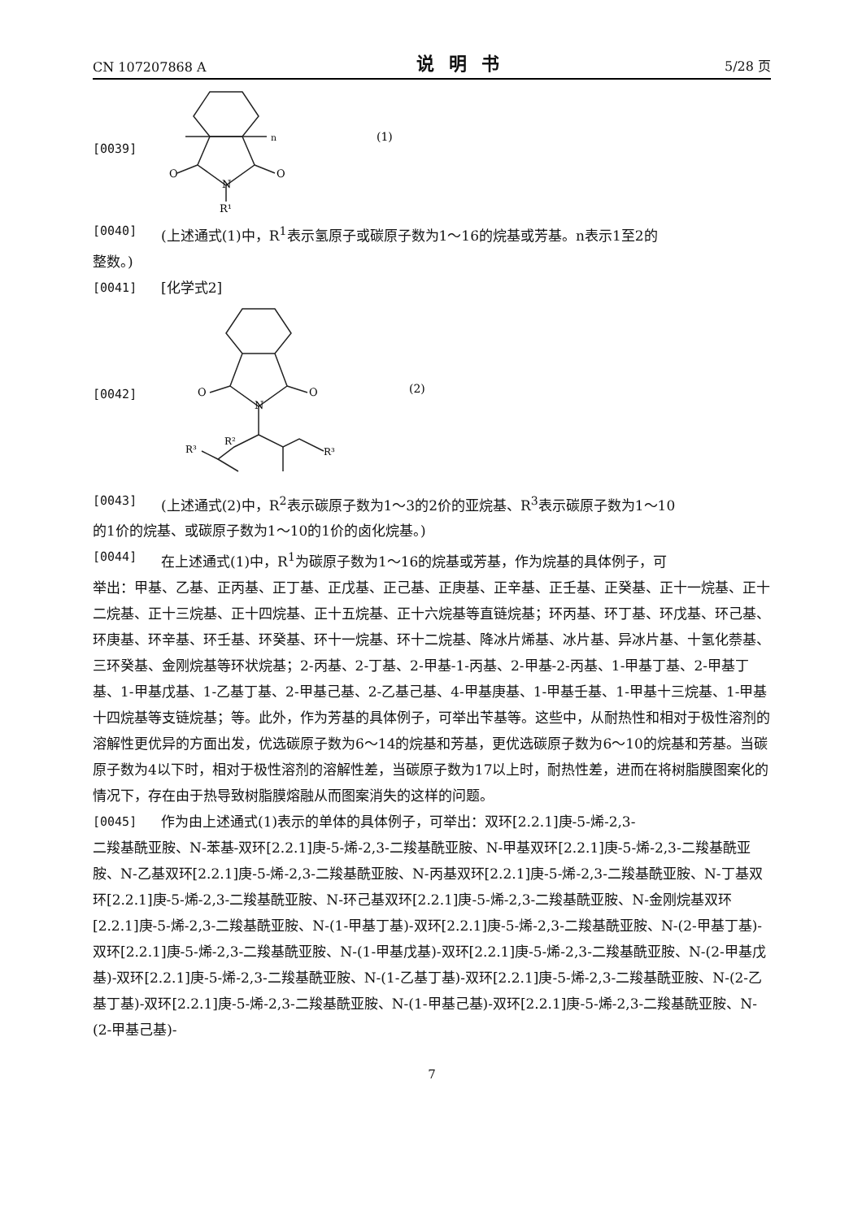CN 107207868 A 说明书 5/28 页
[0039]
O
O
N
R¹
n
(1)
[0040] (上述通式(1)中，R<sup>1</sup>表示氢原子或碳原子数为1～16的烷基或芳基。n表示1至2的
整数。)
[0041] [化学式2]
[0042]
O
O
N
R²
R³
R³
(2)
[0043] (上述通式(2)中，R<sup>2</sup>表示碳原子数为1～3的2价的亚烷基、R<sup>3</sup>表示碳原子数为1～10
的1价的烷基、或碳原子数为1～10的1价的卤化烷基。)
[0044] 在上述通式(1)中，R<sup>1</sup>为碳原子数为1～16的烷基或芳基，作为烷基的具体例子，可
举出：甲基、乙基、正丙基、正丁基、正戊基、正己基、正庚基、正辛基、正壬基、正癸基、正十一烷基、正十二烷基、正十三烷基、正十四烷基、正十五烷基、正十六烷基等直链烷基；环丙基、环丁基、环戊基、环己基、环庚基、环辛基、环壬基、环癸基、环十一烷基、环十二烷基、降冰片烯基、冰片基、异冰片基、十氢化萘基、三环癸基、金刚烷基等环状烷基；2-丙基、2-丁基、2-甲基-1-丙基、2-甲基-2-丙基、1-甲基丁基、2-甲基丁基、1-甲基戊基、1-乙基丁基、2-甲基己基、2-乙基己基、4-甲基庚基、1-甲基壬基、1-甲基十三烷基、1-甲基十四烷基等支链烷基；等。此外，作为芳基的具体例子，可举出苄基等。这些中，从耐热性和相对于极性溶剂的溶解性更优异的方面出发，优选碳原子数为6～14的烷基和芳基，更优选碳原子数为6～10的烷基和芳基。当碳原子数为4以下时，相对于极性溶剂的溶解性差，当碳原子数为17以上时，耐热性差，进而在将树脂膜图案化的情况下，存在由于热导致树脂膜熔融从而图案消失的这样的问题。
[0045] 作为由上述通式(1)表示的单体的具体例子，可举出：双环[2.2.1]庚-5-烯-2,3-
二羧基酰亚胺、N-苯基-双环[2.2.1]庚-5-烯-2,3-二羧基酰亚胺、N-甲基双环[2.2.1]庚-5-烯-2,3-二羧基酰亚胺、N-乙基双环[2.2.1]庚-5-烯-2,3-二羧基酰亚胺、N-丙基双环[2.2.1]庚-5-烯-2,3-二羧基酰亚胺、N-丁基双环[2.2.1]庚-5-烯-2,3-二羧基酰亚胺、N-环己基双环[2.2.1]庚-5-烯-2,3-二羧基酰亚胺、N-金刚烷基双环[2.2.1]庚-5-烯-2,3-二羧基酰亚胺、N-(1-甲基丁基)-双环[2.2.1]庚-5-烯-2,3-二羧基酰亚胺、N-(2-甲基丁基)-双环[2.2.1]庚-5-烯-2,3-二羧基酰亚胺、N-(1-甲基戊基)-双环[2.2.1]庚-5-烯-2,3-二羧基酰亚胺、N-(2-甲基戊基)-双环[2.2.1]庚-5-烯-2,3-二羧基酰亚胺、N-(1-乙基丁基)-双环[2.2.1]庚-5-烯-2,3-二羧基酰亚胺、N-(2-乙基丁基)-双环[2.2.1]庚-5-烯-2,3-二羧基酰亚胺、N-(1-甲基己基)-双环[2.2.1]庚-5-烯-2,3-二羧基酰亚胺、N-(2-甲基己基)-
7